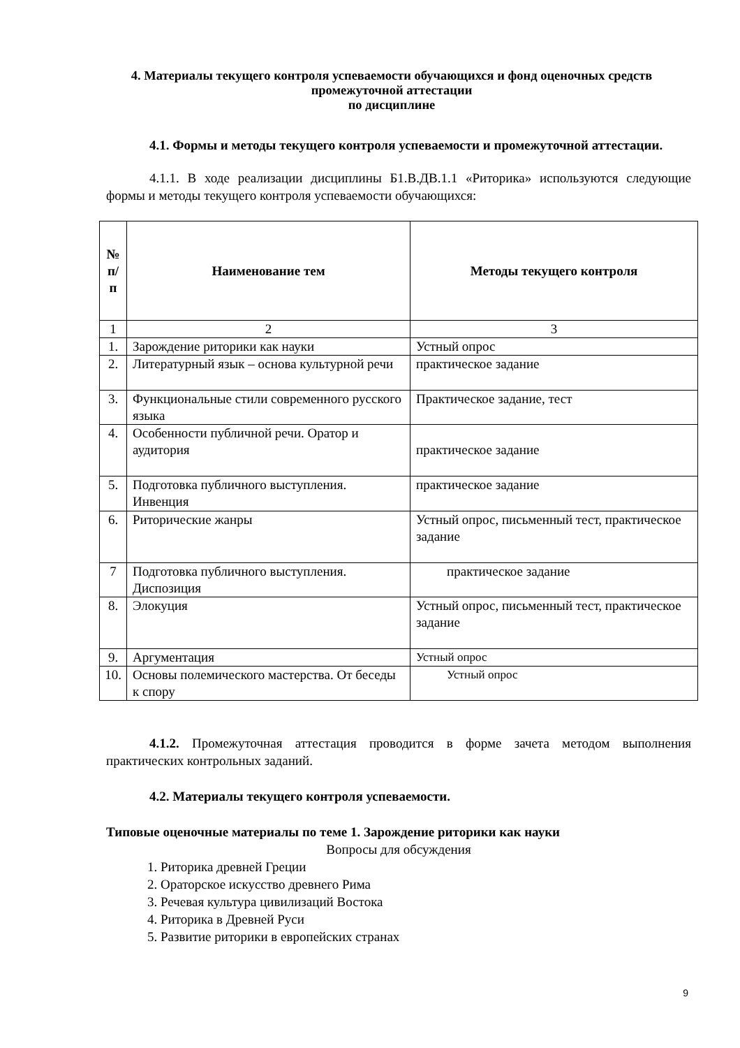4. Материалы текущего контроля успеваемости обучающихся и фонд оценочных средств промежуточной аттестации
по дисциплине
4.1. Формы и методы текущего контроля успеваемости и промежуточной аттестации.
4.1.1. В ходе реализации дисциплины Б1.В.ДВ.1.1 «Риторика» используются следующие формы и методы текущего контроля успеваемости обучающихся:
| № п/ п | Наименование тем | Методы текущего контроля |
| --- | --- | --- |
| 1 | 2 | 3 |
| 1. | Зарождение риторики как науки | Устный опрос |
| 2. | Литературный язык – основа культурной речи | практическое задание |
| 3. | Функциональные стили современного русского языка | Практическое задание, тест |
| 4. | Особенности публичной речи. Оратор и аудитория | практическое задание |
| 5. | Подготовка публичного выступления. Инвенция | практическое задание |
| 6. | Риторические жанры | Устный опрос, письменный тест, практическое задание |
| 7 | Подготовка публичного выступления. Диспозиция | практическое задание |
| 8. | Элокуция | Устный опрос, письменный тест, практическое задание |
| 9. | Аргументация | Устный опрос |
| 10. | Основы полемического мастерства. От беседы к спору | Устный опрос |
4.1.2. Промежуточная аттестация проводится в форме зачета методом выполнения практических контрольных заданий.
4.2. Материалы текущего контроля успеваемости.
Типовые оценочные материалы по теме 1. Зарождение риторики как науки
Вопросы для обсуждения
1. Риторика древней Греции
2. Ораторское искусство древнего Рима
3. Речевая культура цивилизаций Востока
4. Риторика в Древней Руси
5. Развитие риторики в европейских странах
9